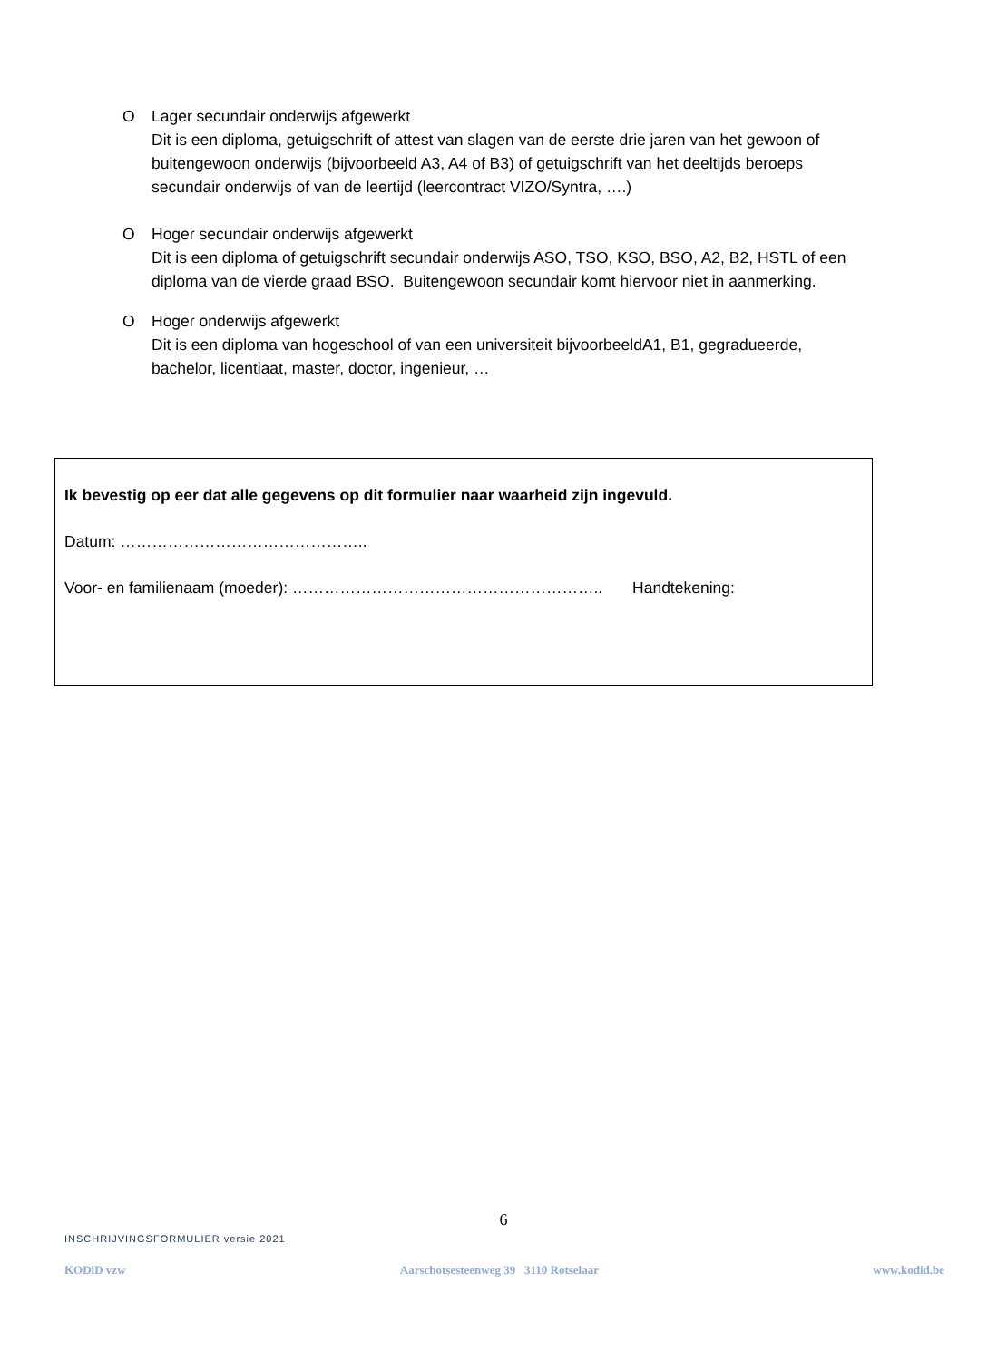O Lager secundair onderwijs afgewerkt
Dit is een diploma, getuigschrift of attest van slagen van de eerste drie jaren van het gewoon of buitengewoon onderwijs (bijvoorbeeld A3, A4 of B3) of getuigschrift van het deeltijds beroeps secundair onderwijs of van de leertijd (leercontract VIZO/Syntra, ….)
O Hoger secundair onderwijs afgewerkt
Dit is een diploma of getuigschrift secundair onderwijs ASO, TSO, KSO, BSO, A2, B2, HSTL of een diploma van de vierde graad BSO. Buitengewoon secundair komt hiervoor niet in aanmerking.
O Hoger onderwijs afgewerkt
Dit is een diploma van hogeschool of van een universiteit bijvoorbeeldA1, B1, gegradueerde, bachelor, licentiaat, master, doctor, ingenieur, …
Ik bevestig op eer dat alle gegevens op dit formulier naar waarheid zijn ingevuld.
Datum: ………………………………………..
Voor- en familienaam (moeder): ………………………………………………….. Handtekening:
6
INSCHRIJVINGSFORMULIER versie 2021
KODiD vzw Aarschotsesteenweg 39 3110 Rotselaar www.kodid.be